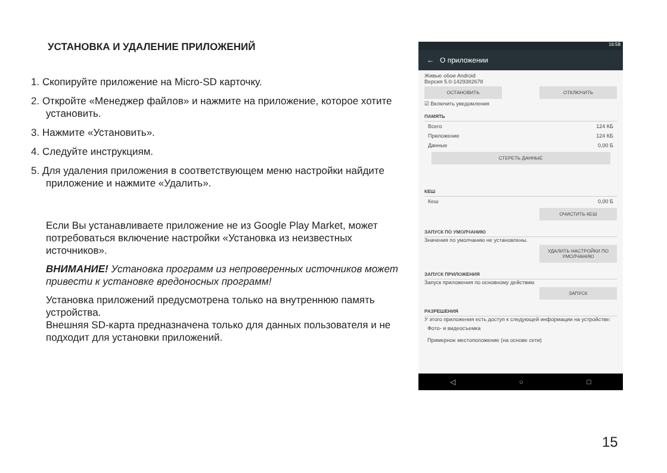УСТАНОВКА И УДАЛЕНИЕ ПРИЛОЖЕНИЙ
1. Скопируйте приложение на Micro-SD карточку.
2. Откройте «Менеджер файлов» и нажмите на приложение, которое хотите установить.
3. Нажмите «Установить».
4. Следуйте инструкциям.
5. Для удаления приложения в соответствующем меню настройки найдите приложение и нажмите «Удалить».
Если Вы устанавливаете приложение не из Google Play Market, может потребоваться включение настройки «Установка из неизвестных источников».
ВНИМАНИЕ! Установка программ из непроверенных источников может привести к установке вредоносных программ!
Установка приложений предусмотрена только на внутреннюю память устройства.
Внешняя SD-карта предназначена только для данных пользователя и не подходит для установки приложений.
16:58
← О приложении
Живые обои Android
Версия 5.0-1429382678
ОСТАНОВИТЬ ОТКЛЮЧИТЬ
☑ Включить уведомления
ПАМЯТЬ
Всего 124 КБ
Приложение 124 КБ
Данные 0,00 Б
СТЕРЕТЬ ДАННЫЕ
КЕШ
Кеш 0,00 Б
ОЧИСТИТЬ КЕШ
ЗАПУСК ПО УМОЛЧАНИЮ
Значения по умолчанию не установлены.
УДАЛИТЬ НАСТРОЙКИ ПО УМОЛЧАНИЮ
ЗАПУСК ПРИЛОЖЕНИЯ
Запуск приложения по основному действию
ЗАПУСК
РАЗРЕШЕНИЯ
У этого приложения есть доступ к следующей информации на устройстве:
Фото- и видеосъемка
Примерное местоположение (на основе сети)
◁ ○ □
15